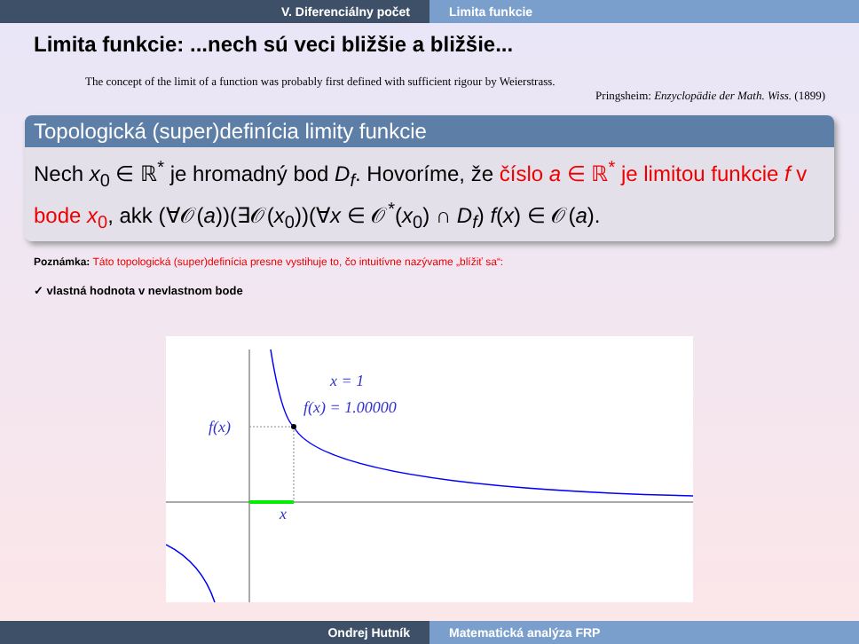V. Diferenciálny počet Limita funkcie
Limita funkcie: ...nech sú veci bližšie a bližšie...
The concept of the limit of a function was probably first defined with sufficient rigour by Weierstrass.
Pringsheim: Enzyclopädie der Math. Wiss. (1899)
Topologická (super)definícia limity funkcie
Nech x<sub>0</sub> ∈ ℝ<sup>*</sup> je hromadný bod D<sub>f</sub>. Hovoríme, že číslo a ∈ ℝ<sup>*</sup> je limitou funkcie f v bode x<sub>0</sub>, akk (∀𝒪(a))(∃𝒪(x<sub>0</sub>))(∀x ∈ 𝒪<sup>*</sup>(x<sub>0</sub>) ∩ D<sub>f</sub>) f(x) ∈ 𝒪(a).
Poznámka: Táto topologická (super)definícia presne vystihuje to, čo intuitívne nazývame „blížiť sa“:
✓ vlastná hodnota v nevlastnom bode
x = 1
f(x) = 1.00000
f(x)
x
Ondrej Hutník Matematická analýza FRP